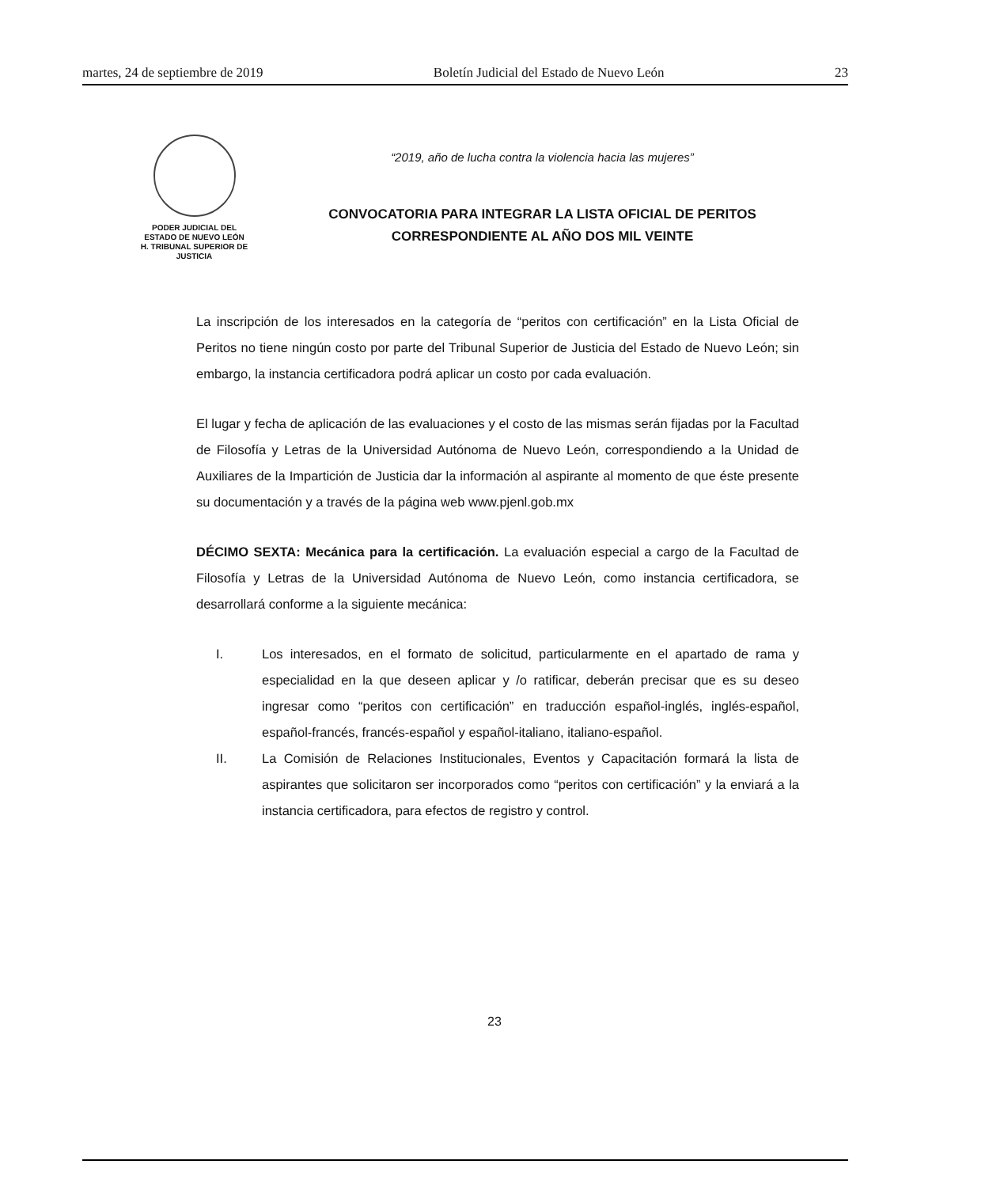martes, 24 de septiembre de 2019 Boletín Judicial del Estado de Nuevo León 23
PODER JUDICIAL DEL
ESTADO DE NUEVO LEÓN
H. TRIBUNAL SUPERIOR DE
JUSTICIA
“2019, año de lucha contra la violencia hacia las mujeres”
CONVOCATORIA PARA INTEGRAR LA LISTA OFICIAL DE PERITOS
CORRESPONDIENTE AL AÑO DOS MIL VEINTE
La inscripción de los interesados en la categoría de “peritos con certificación” en la Lista Oficial de Peritos no tiene ningún costo por parte del Tribunal Superior de Justicia del Estado de Nuevo León; sin embargo, la instancia certificadora podrá aplicar un costo por cada evaluación.
El lugar y fecha de aplicación de las evaluaciones y el costo de las mismas serán fijadas por la Facultad de Filosofía y Letras de la Universidad Autónoma de Nuevo León, correspondiendo a la Unidad de Auxiliares de la Impartición de Justicia dar la información al aspirante al momento de que éste presente su documentación y a través de la página web www.pjenl.gob.mx
DÉCIMO SEXTA: Mecánica para la certificación. La evaluación especial a cargo de la Facultad de Filosofía y Letras de la Universidad Autónoma de Nuevo León, como instancia certificadora, se desarrollará conforme a la siguiente mecánica:
I. Los interesados, en el formato de solicitud, particularmente en el apartado de rama y especialidad en la que deseen aplicar y /o ratificar, deberán precisar que es su deseo ingresar como “peritos con certificación” en traducción español-inglés, inglés-español, español-francés, francés-español y español-italiano, italiano-español.
II. La Comisión de Relaciones Institucionales, Eventos y Capacitación formará la lista de aspirantes que solicitaron ser incorporados como “peritos con certificación” y la enviará a la instancia certificadora, para efectos de registro y control.
23